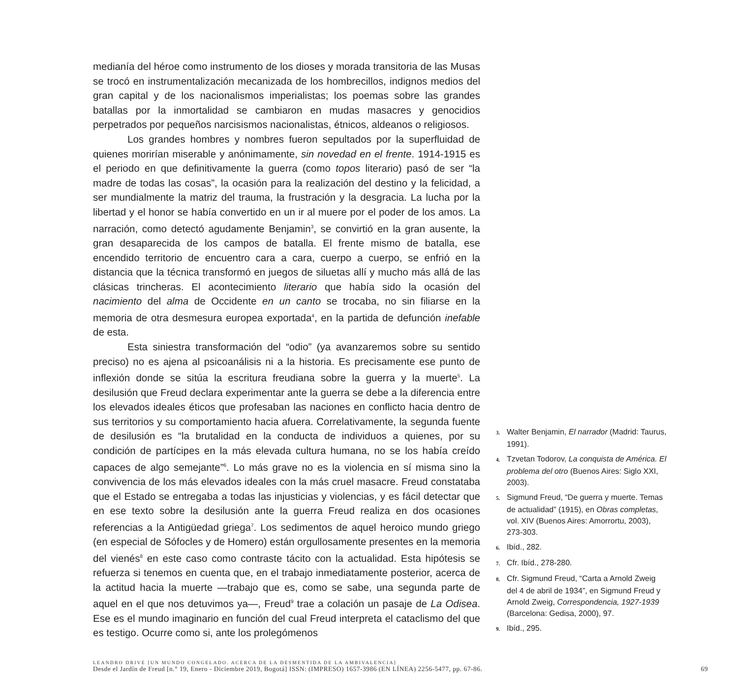medianía del héroe como instrumento de los dioses y morada transitoria de las Musas se trocó en instrumentalización mecanizada de los hombrecillos, indignos medios del gran capital y de los nacionalismos imperialistas; los poemas sobre las grandes batallas por la inmortalidad se cambiaron en mudas masacres y genocidios perpetrados por pequeños narcisismos nacionalistas, étnicos, aldeanos o religiosos.
Los grandes hombres y nombres fueron sepultados por la superfluidad de quienes morirían miserable y anónimamente, sin novedad en el frente. 1914-1915 es el periodo en que definitivamente la guerra (como topos literario) pasó de ser “la madre de todas las cosas”, la ocasión para la realización del destino y la felicidad, a ser mundialmente la matriz del trauma, la frustración y la desgracia. La lucha por la libertad y el honor se había convertido en un ir al muere por el poder de los amos. La narración, como detectó agudamente Benjamin<sup>3</sup>, se convirtió en la gran ausente, la gran desaparecida de los campos de batalla. El frente mismo de batalla, ese encendido territorio de encuentro cara a cara, cuerpo a cuerpo, se enfrió en la distancia que la técnica transformó en juegos de siluetas allí y mucho más allá de las clásicas trincheras. El acontecimiento literario que había sido la ocasión del nacimiento del alma de Occidente en un canto se trocaba, no sin filiarse en la memoria de otra desmesura europea exportada<sup>4</sup>, en la partida de defunción inefable de esta.
Esta siniestra transformación del “odio” (ya avanzaremos sobre su sentido preciso) no es ajena al psicoanálisis ni a la historia. Es precisamente ese punto de inflexión donde se sitúa la escritura freudiana sobre la guerra y la muerte<sup>5</sup>. La desilusión que Freud declara experimentar ante la guerra se debe a la diferencia entre los elevados ideales éticos que profesaban las naciones en conflicto hacia dentro de sus territorios y su comportamiento hacia afuera. Correlativamente, la segunda fuente de desilusión es “la brutalidad en la conducta de individuos a quienes, por su condición de partícipes en la más elevada cultura humana, no se los había creído capaces de algo semejante”<sup>6</sup>. Lo más grave no es la violencia en sí misma sino la convivencia de los más elevados ideales con la más cruel masacre. Freud constataba que el Estado se entregaba a todas las injusticias y violencias, y es fácil detectar que en ese texto sobre la desilusión ante la guerra Freud realiza en dos ocasiones referencias a la Antigüedad griega<sup>7</sup>. Los sedimentos de aquel heroico mundo griego (en especial de Sófocles y de Homero) están orgullosamente presentes en la memoria del vienés<sup>8</sup> en este caso como contraste tácito con la actualidad. Esta hipótesis se refuerza si tenemos en cuenta que, en el trabajo inmediatamente posterior, acerca de la actitud hacia la muerte —trabajo que es, como se sabe, una segunda parte de aquel en el que nos detuvimos ya—, Freud<sup>9</sup> trae a colación un pasaje de La Odisea. Ese es el mundo imaginario en función del cual Freud interpreta el cataclismo del que es testigo. Ocurre como si, ante los prolegómenos
3. Walter Benjamin, El narrador (Madrid: Taurus, 1991).
4. Tzvetan Todorov, La conquista de América. El problema del otro (Buenos Aires: Siglo XXI, 2003).
5. Sigmund Freud, “De guerra y muerte. Temas de actualidad” (1915), en Obras completas, vol. XIV (Buenos Aires: Amorrortu, 2003), 273-303.
6. Ibíd., 282.
7. Cfr. Ibíd., 278-280.
8. Cfr. Sigmund Freud, “Carta a Arnold Zweig del 4 de abril de 1934”, en Sigmund Freud y Arnold Zweig, Correspondencia, 1927-1939 (Barcelona: Gedisa, 2000), 97.
9. Ibíd., 295.
LEANDRO DRIVE [UN MUNDO CONGELADO. ACERCA DE LA DESMENTIDA DE LA AMBIVALENCIA]
Desde el Jardín de Freud [n.° 19, Enero - Diciembre 2019, Bogotá] ISSN: (IMPRESO) 1657-3986 (EN LÍNEA) 2256-5477, pp. 67-86. 69